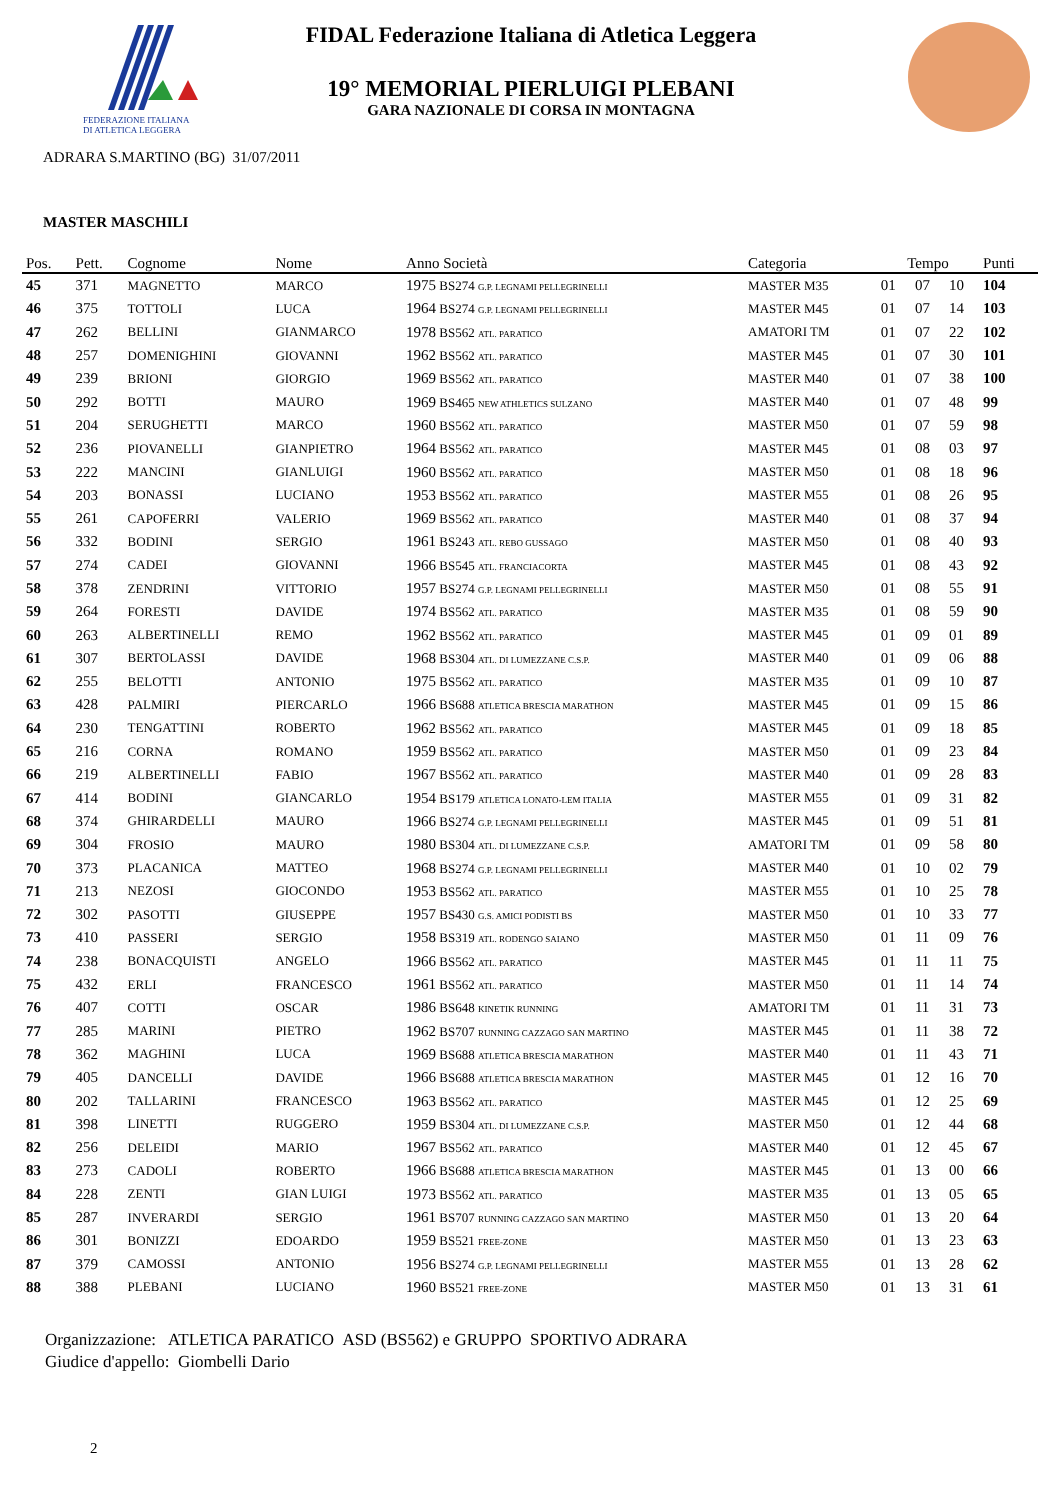FEDERAZIONE ITALIANA
DI ATLETICA LEGGERA
FIDAL Federazione Italiana di Atletica Leggera
19° MEMORIAL PIERLUIGI PLEBANI
GARA NAZIONALE DI CORSA IN MONTAGNA
ADRARA S.MARTINO (BG) 31/07/2011
MASTER MASCHILI
| Pos. | Pett. | Cognome | Nome | Anno Società | Categoria | Tempo | | | Punti |
| --- | --- | --- | --- | --- | --- | --- | --- | --- | --- |
| 45 | 371 | MAGNETTO | MARCO | 1975 BS274 G.P. LEGNAMI PELLEGRINELLI | MASTER M35 | 01 | 07 | 10 | 104 |
| 46 | 375 | TOTTOLI | LUCA | 1964 BS274 G.P. LEGNAMI PELLEGRINELLI | MASTER M45 | 01 | 07 | 14 | 103 |
| 47 | 262 | BELLINI | GIANMARCO | 1978 BS562 ATL. PARATICO | AMATORI TM | 01 | 07 | 22 | 102 |
| 48 | 257 | DOMENIGHINI | GIOVANNI | 1962 BS562 ATL. PARATICO | MASTER M45 | 01 | 07 | 30 | 101 |
| 49 | 239 | BRIONI | GIORGIO | 1969 BS562 ATL. PARATICO | MASTER M40 | 01 | 07 | 38 | 100 |
| 50 | 292 | BOTTI | MAURO | 1969 BS465 NEW ATHLETICS SULZANO | MASTER M40 | 01 | 07 | 48 | 99 |
| 51 | 204 | SERUGHETTI | MARCO | 1960 BS562 ATL. PARATICO | MASTER M50 | 01 | 07 | 59 | 98 |
| 52 | 236 | PIOVANELLI | GIANPIETRO | 1964 BS562 ATL. PARATICO | MASTER M45 | 01 | 08 | 03 | 97 |
| 53 | 222 | MANCINI | GIANLUIGI | 1960 BS562 ATL. PARATICO | MASTER M50 | 01 | 08 | 18 | 96 |
| 54 | 203 | BONASSI | LUCIANO | 1953 BS562 ATL. PARATICO | MASTER M55 | 01 | 08 | 26 | 95 |
| 55 | 261 | CAPOFERRI | VALERIO | 1969 BS562 ATL. PARATICO | MASTER M40 | 01 | 08 | 37 | 94 |
| 56 | 332 | BODINI | SERGIO | 1961 BS243 ATL. REBO GUSSAGO | MASTER M50 | 01 | 08 | 40 | 93 |
| 57 | 274 | CADEI | GIOVANNI | 1966 BS545 ATL. FRANCIACORTA | MASTER M45 | 01 | 08 | 43 | 92 |
| 58 | 378 | ZENDRINI | VITTORIO | 1957 BS274 G.P. LEGNAMI PELLEGRINELLI | MASTER M50 | 01 | 08 | 55 | 91 |
| 59 | 264 | FORESTI | DAVIDE | 1974 BS562 ATL. PARATICO | MASTER M35 | 01 | 08 | 59 | 90 |
| 60 | 263 | ALBERTINELLI | REMO | 1962 BS562 ATL. PARATICO | MASTER M45 | 01 | 09 | 01 | 89 |
| 61 | 307 | BERTOLASSI | DAVIDE | 1968 BS304 ATL. DI LUMEZZANE C.S.P. | MASTER M40 | 01 | 09 | 06 | 88 |
| 62 | 255 | BELOTTI | ANTONIO | 1975 BS562 ATL. PARATICO | MASTER M35 | 01 | 09 | 10 | 87 |
| 63 | 428 | PALMIRI | PIERCARLO | 1966 BS688 ATLETICA BRESCIA MARATHON | MASTER M45 | 01 | 09 | 15 | 86 |
| 64 | 230 | TENGATTINI | ROBERTO | 1962 BS562 ATL. PARATICO | MASTER M45 | 01 | 09 | 18 | 85 |
| 65 | 216 | CORNA | ROMANO | 1959 BS562 ATL. PARATICO | MASTER M50 | 01 | 09 | 23 | 84 |
| 66 | 219 | ALBERTINELLI | FABIO | 1967 BS562 ATL. PARATICO | MASTER M40 | 01 | 09 | 28 | 83 |
| 67 | 414 | BODINI | GIANCARLO | 1954 BS179 ATLETICA LONATO-LEM ITALIA | MASTER M55 | 01 | 09 | 31 | 82 |
| 68 | 374 | GHIRARDELLI | MAURO | 1966 BS274 G.P. LEGNAMI PELLEGRINELLI | MASTER M45 | 01 | 09 | 51 | 81 |
| 69 | 304 | FROSIO | MAURO | 1980 BS304 ATL. DI LUMEZZANE C.S.P. | AMATORI TM | 01 | 09 | 58 | 80 |
| 70 | 373 | PLACANICA | MATTEO | 1968 BS274 G.P. LEGNAMI PELLEGRINELLI | MASTER M40 | 01 | 10 | 02 | 79 |
| 71 | 213 | NEZOSI | GIOCONDO | 1953 BS562 ATL. PARATICO | MASTER M55 | 01 | 10 | 25 | 78 |
| 72 | 302 | PASOTTI | GIUSEPPE | 1957 BS430 G.S. AMICI PODISTI BS | MASTER M50 | 01 | 10 | 33 | 77 |
| 73 | 410 | PASSERI | SERGIO | 1958 BS319 ATL. RODENGO SAIANO | MASTER M50 | 01 | 11 | 09 | 76 |
| 74 | 238 | BONACQUISTI | ANGELO | 1966 BS562 ATL. PARATICO | MASTER M45 | 01 | 11 | 11 | 75 |
| 75 | 432 | ERLI | FRANCESCO | 1961 BS562 ATL. PARATICO | MASTER M50 | 01 | 11 | 14 | 74 |
| 76 | 407 | COTTI | OSCAR | 1986 BS648 KINETIK RUNNING | AMATORI TM | 01 | 11 | 31 | 73 |
| 77 | 285 | MARINI | PIETRO | 1962 BS707 RUNNING CAZZAGO SAN MARTINO | MASTER M45 | 01 | 11 | 38 | 72 |
| 78 | 362 | MAGHINI | LUCA | 1969 BS688 ATLETICA BRESCIA MARATHON | MASTER M40 | 01 | 11 | 43 | 71 |
| 79 | 405 | DANCELLI | DAVIDE | 1966 BS688 ATLETICA BRESCIA MARATHON | MASTER M45 | 01 | 12 | 16 | 70 |
| 80 | 202 | TALLARINI | FRANCESCO | 1963 BS562 ATL. PARATICO | MASTER M45 | 01 | 12 | 25 | 69 |
| 81 | 398 | LINETTI | RUGGERO | 1959 BS304 ATL. DI LUMEZZANE C.S.P. | MASTER M50 | 01 | 12 | 44 | 68 |
| 82 | 256 | DELEIDI | MARIO | 1967 BS562 ATL. PARATICO | MASTER M40 | 01 | 12 | 45 | 67 |
| 83 | 273 | CADOLI | ROBERTO | 1966 BS688 ATLETICA BRESCIA MARATHON | MASTER M45 | 01 | 13 | 00 | 66 |
| 84 | 228 | ZENTI | GIAN LUIGI | 1973 BS562 ATL. PARATICO | MASTER M35 | 01 | 13 | 05 | 65 |
| 85 | 287 | INVERARDI | SERGIO | 1961 BS707 RUNNING CAZZAGO SAN MARTINO | MASTER M50 | 01 | 13 | 20 | 64 |
| 86 | 301 | BONIZZI | EDOARDO | 1959 BS521 FREE-ZONE | MASTER M50 | 01 | 13 | 23 | 63 |
| 87 | 379 | CAMOSSI | ANTONIO | 1956 BS274 G.P. LEGNAMI PELLEGRINELLI | MASTER M55 | 01 | 13 | 28 | 62 |
| 88 | 388 | PLEBANI | LUCIANO | 1960 BS521 FREE-ZONE | MASTER M50 | 01 | 13 | 31 | 61 |
Organizzazione: ATLETICA PARATICO ASD (BS562) e GRUPPO SPORTIVO ADRARA
Giudice d'appello: Giombelli Dario
2